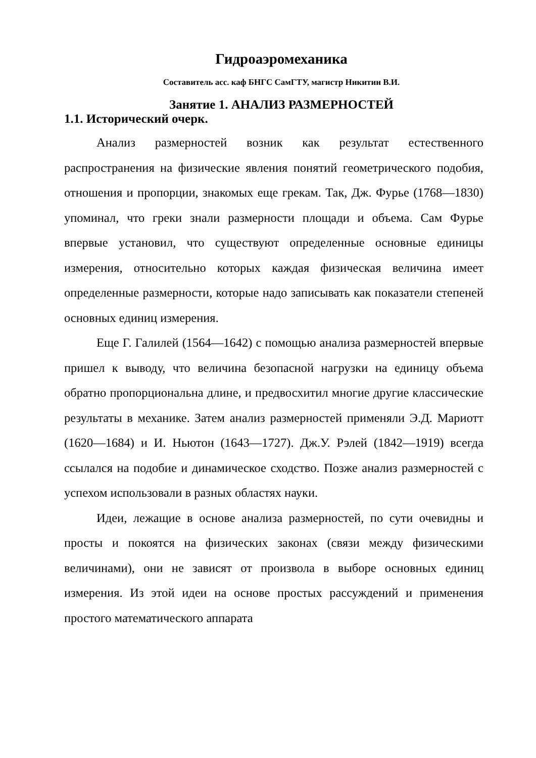Гидроаэромеханика
Составитель асс. каф БНГС СамГТУ, магистр Никитин В.И.
Занятие 1. АНАЛИЗ РАЗМЕРНОСТЕЙ
1.1. Исторический очерк.
Анализ размерностей возник как результат естественного распространения на физические явления понятий геометрического подобия, отношения и пропорции, знакомых еще грекам. Так, Дж. Фурье (1768—1830) упоминал, что греки знали размерности площади и объема. Сам Фурье впервые установил, что существуют определенные основные единицы измерения, относительно которых каждая физическая величина имеет определенные размерности, которые надо записывать как показатели степеней основных единиц измерения.
Еще Г. Галилей (1564—1642) с помощью анализа размерностей впервые пришел к выводу, что величина безопасной нагрузки на единицу объема обратно пропорциональна длине, и предвосхитил многие другие классические результаты в механике. Затем анализ размерностей применяли Э.Д. Мариотт (1620—1684) и И. Ньютон (1643—1727). Дж.У. Рэлей (1842—1919) всегда ссылался на подобие и динамическое сходство. Позже анализ размерностей с успехом использовали в разных областях науки.
Идеи, лежащие в основе анализа размерностей, по сути очевидны и просты и покоятся на физических законах (связи между физическими величинами), они не зависят от произвола в выборе основных единиц измерения. Из этой идеи на основе простых рассуждений и применения простого математического аппарата